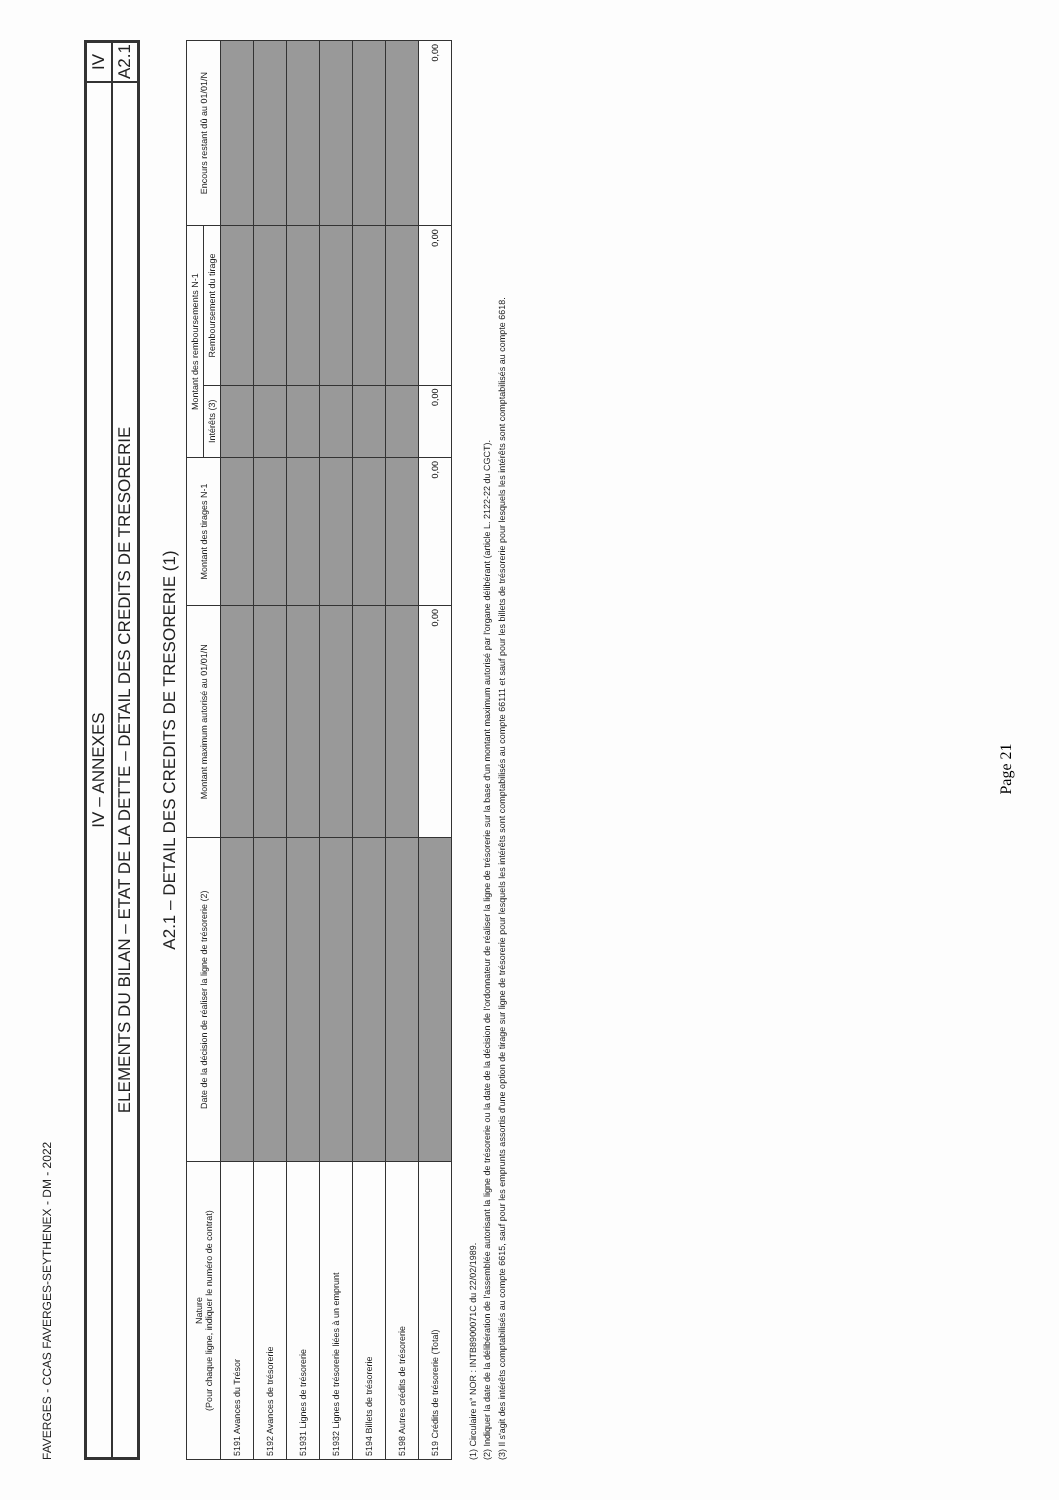FAVERGES - CCAS FAVERGES-SEYTHENEX - DM - 2022
IV – ANNEXES
IV
ELEMENTS DU BILAN – ETAT DE LA DETTE – DETAIL DES CREDITS DE TRESORERIE
A2.1
A2.1 – DETAIL DES CREDITS DE TRESORERIE (1)
| Nature (Pour chaque ligne, indiquer le numéro de contrat) | Date de la décision de réaliser la ligne de trésorerie (2) | Montant maximum autorisé au 01/01/N | Montant des tirages N-1 | Montant des remboursements N-1 | | Encours restant dû au 01/01/N |
| --- | --- | --- | --- | --- | --- | --- |
| | | | | Intérêts (3) | Remboursement du tirage | |
| 5191 Avances du Trésor | | | | | | |
| 5192 Avances de trésorerie | | | | | | |
| 51931 Lignes de trésorerie | | | | | | |
| 51932 Lignes de trésorerie liées à un emprunt | | | | | | |
| 5194 Billets de trésorerie | | | | | | |
| 5198 Autres crédits de trésorerie | | | | | | |
| 519 Crédits de trésorerie (Total) | | 0,00 | 0,00 | 0,00 | 0,00 | 0,00 |
(1) Circulaire n° NOR : INTB8900071C du 22/02/1989.
(2) Indiquer la date de la délibération de l'assemblée autorisant la ligne de trésorerie ou la date de la décision de l'ordonnateur de réaliser la ligne de trésorerie sur la base d'un montant maximum autorisé par l'organe délibérant (article L. 2122-22 du CGCT).
(3) Il s'agit des intérêts comptabilisés au compte 6615, sauf pour les emprunts assortis d'une option de tirage sur ligne de trésorerie pour lesquels les intérêts sont comptabilisés au compte 66111 et sauf pour les billets de trésorerie pour lesquels les intérêts sont comptabilisés au compte 6618.
Page 21